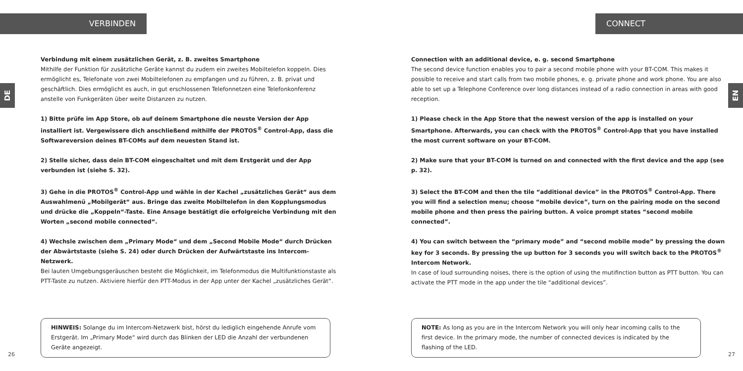VERBINDEN
DE
Verbindung mit einem zusätzlichen Gerät, z. B. zweites Smartphone
Mithilfe der Funktion für zusätzliche Geräte kannst du zudem ein zweites Mobiltelefon koppeln. Dies ermöglicht es, Telefonate von zwei Mobiltelefonen zu empfangen und zu führen, z. B. privat und geschäftlich. Dies ermöglicht es auch, in gut erschlossenen Telefonnetzen eine Telefonkonferenz anstelle von Funkgeräten über weite Distanzen zu nutzen.
1) Bitte prüfe im App Store, ob auf deinem Smartphone die neuste Version der App installiert ist. Vergewissere dich anschließend mithilfe der PROTOS<sup>®</sup> Control-App, dass die Softwareversion deines BT-COMs auf dem neuesten Stand ist.
2) Stelle sicher, dass dein BT-COM eingeschaltet und mit dem Erstgerät und der App verbunden ist (siehe S. 32).
3) Gehe in die PROTOS<sup>®</sup> Control-App und wähle in der Kachel „zusätzliches Gerät“ aus dem Auswahlmenü „Mobilgerät“ aus. Bringe das zweite Mobiltelefon in den Kopplungsmodus und drücke die „Koppeln“-Taste. Eine Ansage bestätigt die erfolgreiche Verbindung mit den Worten „second mobile connected“.
4) Wechsle zwischen dem „Primary Mode“ und dem „Second Mobile Mode“ durch Drücken der Abwärtstaste (siehe S. 24) oder durch Drücken der Aufwärtstaste ins Intercom-Netzwerk.
Bei lauten Umgebungsgeräuschen besteht die Möglichkeit, im Telefonmodus die Multifunktionstaste als PTT-Taste zu nutzen. Aktiviere hierfür den PTT-Modus in der App unter der Kachel „zusätzliches Gerät“.
HINWEIS: Solange du im Intercom-Netzwerk bist, hörst du lediglich eingehende Anrufe vom Erstgerät. Im „Primary Mode“ wird durch das Blinken der LED die Anzahl der verbundenen Geräte angezeigt.
26
CONNECT
EN
Connection with an additional device, e. g. second Smartphone
The second device function enables you to pair a second mobile phone with your BT-COM. This makes it possible to receive and start calls from two mobile phones, e. g. private phone and work phone. You are also able to set up a Telephone Conference over long distances instead of a radio connection in areas with good reception.
1) Please check in the App Store that the newest version of the app is installed on your Smartphone. Afterwards, you can check with the PROTOS<sup>®</sup> Control-App that you have installed the most current software on your BT-COM.
2) Make sure that your BT-COM is turned on and connected with the first device and the app (see p. 32).
3) Select the BT-COM and then the tile “additional device” in the PROTOS<sup>®</sup> Control-App. There you will find a selection menu; choose “mobile device”, turn on the pairing mode on the second mobile phone and then press the pairing button. A voice prompt states “second mobile connected”.
4) You can switch between the “primary mode” and “second mobile mode” by pressing the down key for 3 seconds. By pressing the up button for 3 seconds you will switch back to the PROTOS<sup>®</sup> Intercom Network.
In case of loud surrounding noises, there is the option of using the mutifinction button as PTT button. You can activate the PTT mode in the app under the tile “additional devices”.
NOTE: As long as you are in the Intercom Network you will only hear incoming calls to the first device. In the primary mode, the number of connected devices is indicated by the flashing of the LED.
27